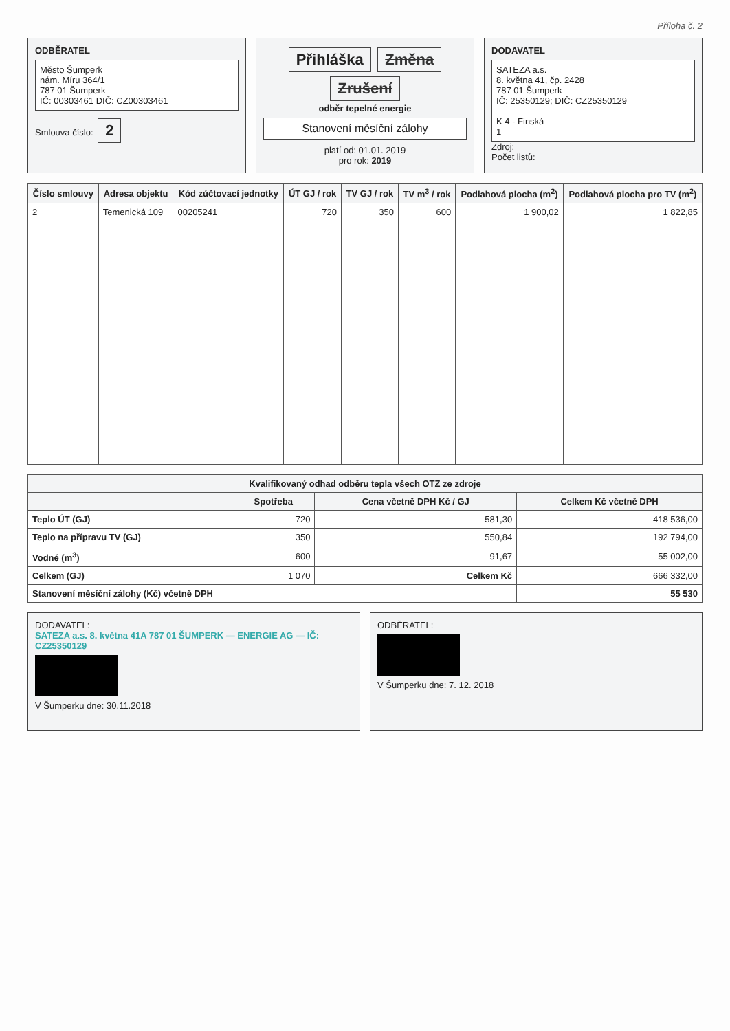Příloha č. 2
ODBĚRATEL
Město Šumperk
nám. Míru 364/1
787 01 Šumperk
IČ: 00303461 DIČ: CZ00303461
Smlouva číslo: 2
Přihláška Změna Zrušení
odběr tepelné energie
Stanovení měsíční zálohy
platí od: 01.01. 2019
pro rok: 2019
DODAVATEL
SATEZA a.s.
8. května 41, čp. 2428
787 01 Šumperk
IČ: 25350129; DIČ: CZ25350129
K 4 - Finská
1
Zdroj:
Počet listů:
| Číslo smlouvy | Adresa objektu | Kód zúčtovací jednotky | ÚT GJ / rok | TV GJ / rok | TV m<sup>3</sup> / rok | Podlahová plocha (m<sup>2</sup>) | Podlahová plocha pro TV (m<sup>2</sup>) |
| --- | --- | --- | --- | --- | --- | --- | --- |
| 2 | Temenická 109 | 00205241 | 720 | 350 | 600 | 1 900,02 | 1 822,85 |
| Kvalifikovaný odhad odběru tepla všech OTZ ze zdroje | | | |
| --- | --- | --- | --- |
| | Spotřeba | Cena včetně DPH Kč / GJ | Celkem Kč včetně DPH |
| Teplo ÚT (GJ) | 720 | 581,30 | 418 536,00 |
| Teplo na přípravu TV (GJ) | 350 | 550,84 | 192 794,00 |
| Vodné (m<sup>3</sup>) | 600 | 91,67 | 55 002,00 |
| Celkem (GJ) | 1 070 | Celkem Kč | 666 332,00 |
| Stanovení měsíční zálohy (Kč) včetně DPH | | | 55 530 |
DODAVATEL:
SATEZA a.s. 8. května 41A 787 01 ŠUMPERK — ENERGIE AG — IČ: CZ25350129
V Šumperku dne: 30.11.2018
ODBĚRATEL:
V Šumperku dne: 7. 12. 2018